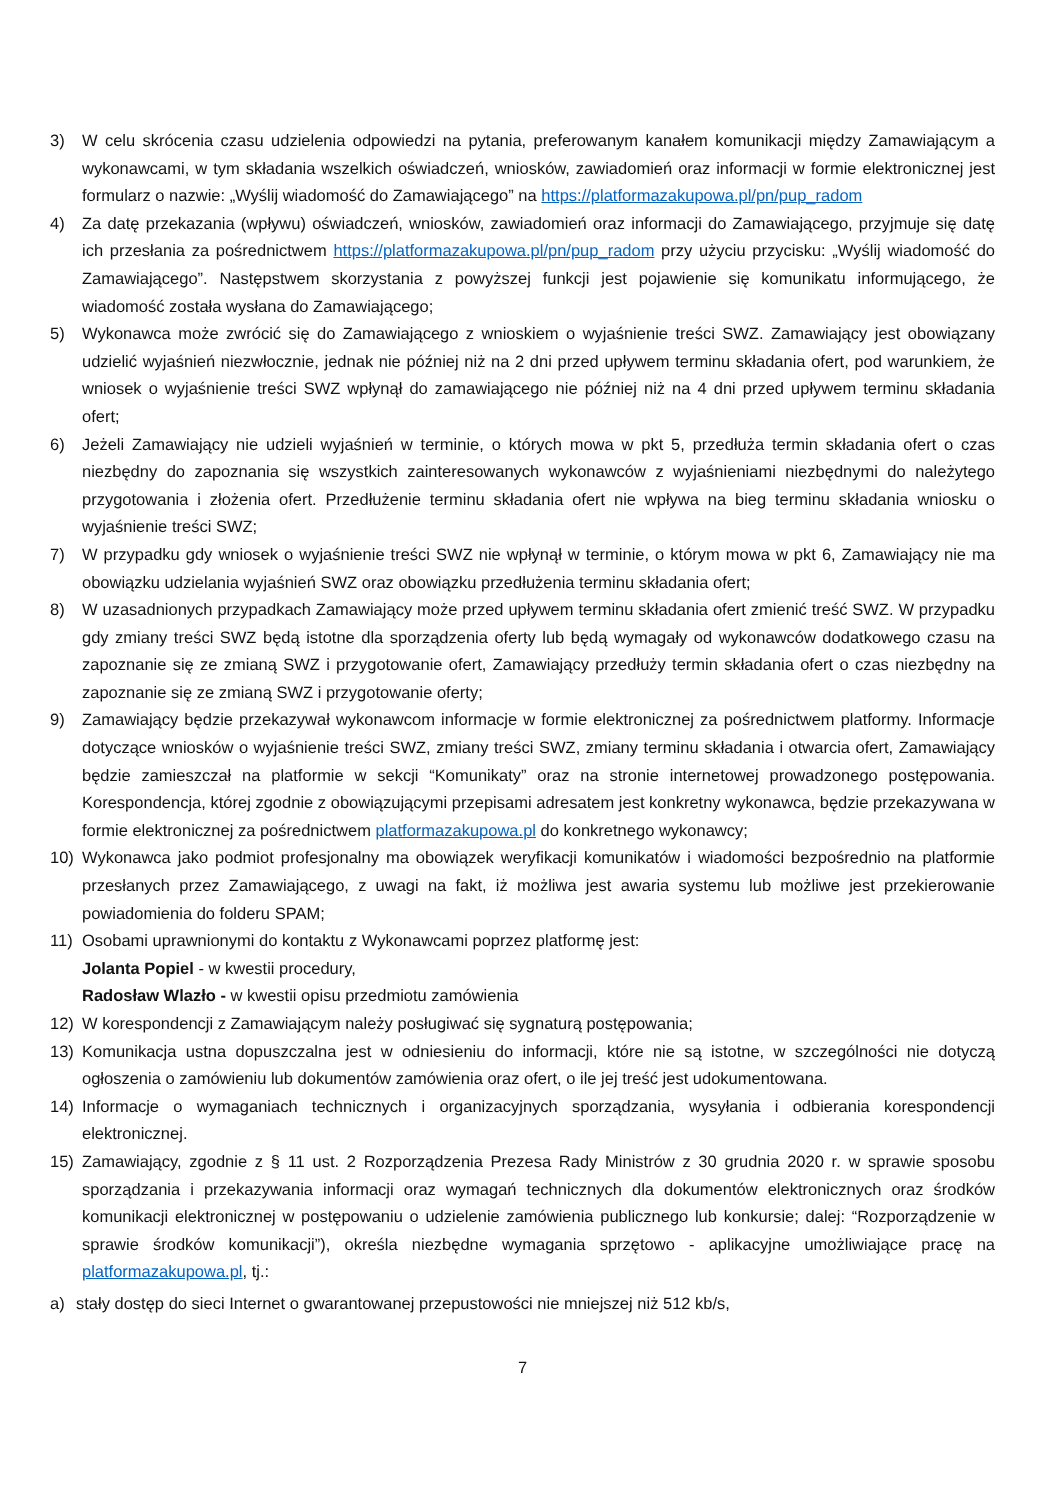3) W celu skrócenia czasu udzielenia odpowiedzi na pytania, preferowanym kanałem komunikacji między Zamawiającym a wykonawcami, w tym składania wszelkich oświadczeń, wniosków, zawiadomień oraz informacji w formie elektronicznej jest formularz o nazwie: „Wyślij wiadomość do Zamawiającego” na https://platformazakupowa.pl/pn/pup_radom
4) Za datę przekazania (wpływu) oświadczeń, wniosków, zawiadomień oraz informacji do Zamawiającego, przyjmuje się datę ich przesłania za pośrednictwem https://platformazakupowa.pl/pn/pup_radom przy użyciu przycisku: „Wyślij wiadomość do Zamawiającego”. Następstwem skorzystania z powyższej funkcji jest pojawienie się komunikatu informującego, że wiadomość została wysłana do Zamawiającego;
5) Wykonawca może zwrócić się do Zamawiającego z wnioskiem o wyjaśnienie treści SWZ. Zamawiający jest obowiązany udzielić wyjaśnień niezwłocznie, jednak nie później niż na 2 dni przed upływem terminu składania ofert, pod warunkiem, że wniosek o wyjaśnienie treści SWZ wpłynął do zamawiającego nie później niż na 4 dni przed upływem terminu składania ofert;
6) Jeżeli Zamawiający nie udzieli wyjaśnień w terminie, o których mowa w pkt 5, przedłuża termin składania ofert o czas niezbędny do zapoznania się wszystkich zainteresowanych wykonawców z wyjaśnieniami niezbędnymi do należytego przygotowania i złożenia ofert. Przedłużenie terminu składania ofert nie wpływa na bieg terminu składania wniosku o wyjaśnienie treści SWZ;
7) W przypadku gdy wniosek o wyjaśnienie treści SWZ nie wpłynął w terminie, o którym mowa w pkt 6, Zamawiający nie ma obowiązku udzielania wyjaśnień SWZ oraz obowiązku przedłużenia terminu składania ofert;
8) W uzasadnionych przypadkach Zamawiający może przed upływem terminu składania ofert zmienić treść SWZ. W przypadku gdy zmiany treści SWZ będą istotne dla sporządzenia oferty lub będą wymagały od wykonawców dodatkowego czasu na zapoznanie się ze zmianą SWZ i przygotowanie ofert, Zamawiający przedłuży termin składania ofert o czas niezbędny na zapoznanie się ze zmianą SWZ i przygotowanie oferty;
9) Zamawiający będzie przekazywał wykonawcom informacje w formie elektronicznej za pośrednictwem platformy. Informacje dotyczące wniosków o wyjaśnienie treści SWZ, zmiany treści SWZ, zmiany terminu składania i otwarcia ofert, Zamawiający będzie zamieszczał na platformie w sekcji “Komunikaty” oraz na stronie internetowej prowadzonego postępowania. Korespondencja, której zgodnie z obowiązującymi przepisami adresatem jest konkretny wykonawca, będzie przekazywana w formie elektronicznej za pośrednictwem platformazakupowa.pl do konkretnego wykonawcy;
10) Wykonawca jako podmiot profesjonalny ma obowiązek weryfikacji komunikatów i wiadomości bezpośrednio na platformie przesłanych przez Zamawiającego, z uwagi na fakt, iż możliwa jest awaria systemu lub możliwe jest przekierowanie powiadomienia do folderu SPAM;
11) Osobami uprawnionymi do kontaktu z Wykonawcami poprzez platformę jest:
Jolanta Popiel - w kwestii procedury,
Radosław Wlazło - w kwestii opisu przedmiotu zamówienia
12) W korespondencji z Zamawiającym należy posługiwać się sygnaturą postępowania;
13) Komunikacja ustna dopuszczalna jest w odniesieniu do informacji, które nie są istotne, w szczególności nie dotyczą ogłoszenia o zamówieniu lub dokumentów zamówienia oraz ofert, o ile jej treść jest udokumentowana.
14) Informacje o wymaganiach technicznych i organizacyjnych sporządzania, wysyłania i odbierania korespondencji elektronicznej.
15) Zamawiający, zgodnie z § 11 ust. 2 Rozporządzenia Prezesa Rady Ministrów z 30 grudnia 2020 r. w sprawie sposobu sporządzania i przekazywania informacji oraz wymagań technicznych dla dokumentów elektronicznych oraz środków komunikacji elektronicznej w postępowaniu o udzielenie zamówienia publicznego lub konkursie; dalej: “Rozporządzenie w sprawie środków komunikacji”), określa niezbędne wymagania sprzętowo - aplikacyjne umożliwiające pracę na platformazakupowa.pl, tj.:
a) stały dostęp do sieci Internet o gwarantowanej przepustowości nie mniejszej niż 512 kb/s,
7